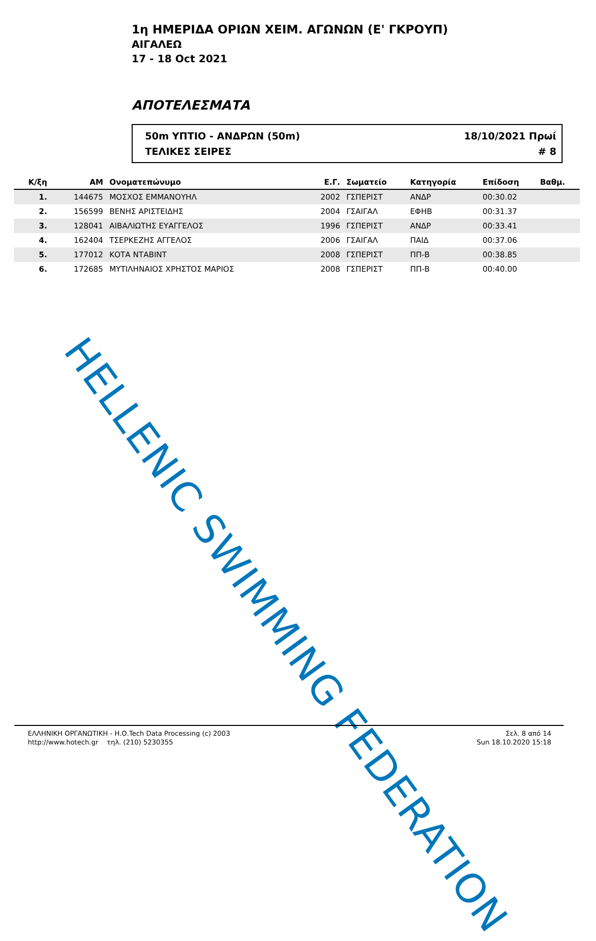1η ΗΜΕΡΙΔΑ ΟΡΙΩΝ ΧΕΙΜ. ΑΓΩΝΩΝ (Ε' ΓΚΡΟΥΠ)
ΑΙΓΑΛΕΩ
17 - 18 Oct 2021
ΑΠΟΤΕΛΕΣΜΑΤΑ
50m ΥΠΤΙΟ - ΑΝΔΡΩΝ (50m)
ΤΕΛΙΚΕΣ ΣΕΙΡΕΣ
18/10/2021 Πρωί
# 8
| Κ/ξη | ΑΜ | Ονοματεπώνυμο | Ε.Γ. | Σωματείο | Κατηγορία | Επίδοση | Βαθμ. | |
| --- | --- | --- | --- | --- | --- | --- | --- | --- |
| 1. | 144675 | ΜΟΣΧΟΣ ΕΜΜΑΝΟΥΗΛ | 2002 | ΓΣΠΕΡΙΣΤ | ΑΝΔΡ | 00:30.02 | | |
| 2. | 156599 | ΒΕΝΗΣ ΑΡΙΣΤΕΙΔΗΣ | 2004 | ΓΣΑΙΓΑΛ | ΕΦΗΒ | 00:31.37 | | |
| 3. | 128041 | ΑΙΒΑΛΙΩΤΗΣ ΕΥΑΓΓΕΛΟΣ | 1996 | ΓΣΠΕΡΙΣΤ | ΑΝΔΡ | 00:33.41 | | |
| 4. | 162404 | ΤΣΕΡΚΕΖΗΣ ΑΓΓΕΛΟΣ | 2006 | ΓΣΑΙΓΑΛ | ΠΑΙΔ | 00:37.06 | | |
| 5. | 177012 | ΚΟΤΑ ΝΤΑΒΙΝΤ | 2008 | ΓΣΠΕΡΙΣΤ | ΠΠ-Β | 00:38.85 | | |
| 6. | 172685 | ΜΥΤΙΛΗΝΑΙΟΣ ΧΡΗΣΤΟΣ ΜΑΡΙΟΣ | 2008 | ΓΣΠΕΡΙΣΤ | ΠΠ-Β | 00:40.00 | | |
HELLENIC SWIMMING FEDERATION
ΕΛΛΗΝΙΚΗ ΟΡΓΑΝΩΤΙΚΗ - Η.Ο.Tech Data Processing (c) 2003
http://www.hotech.gr τηλ. (210) 5230355
Σελ. 8 από 14
Sun 18.10.2020 15:18